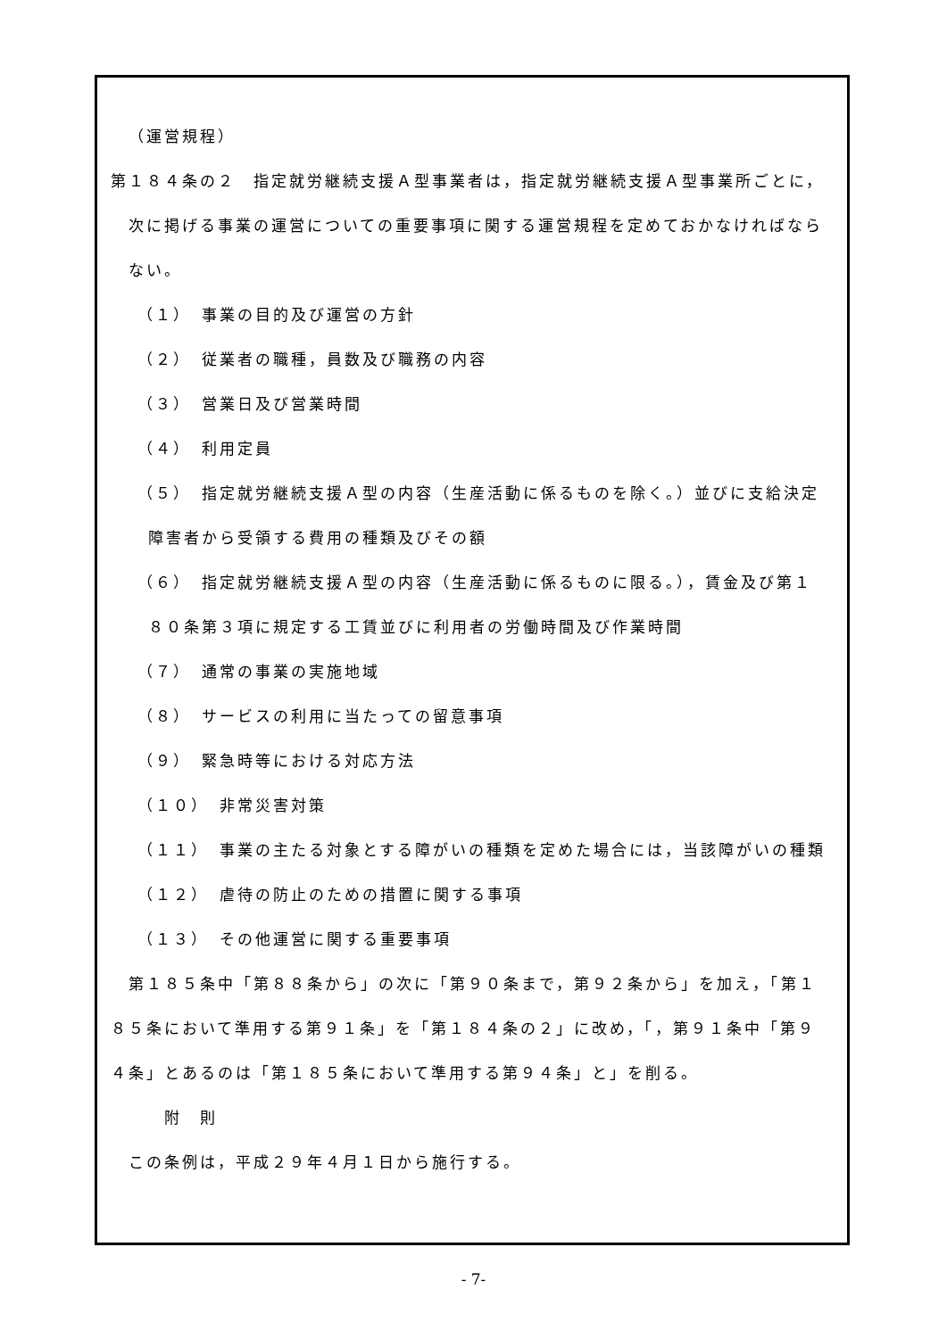（運営規程）
第１８４条の２　指定就労継続支援Ａ型事業者は，指定就労継続支援Ａ型事業所ごとに，
次に掲げる事業の運営についての重要事項に関する運営規程を定めておかなければなら
ない。
（１）　事業の目的及び運営の方針
（２）　従業者の職種，員数及び職務の内容
（３）　営業日及び営業時間
（４）　利用定員
（５）　指定就労継続支援Ａ型の内容（生産活動に係るものを除く。）並びに支給決定
障害者から受領する費用の種類及びその額
（６）　指定就労継続支援Ａ型の内容（生産活動に係るものに限る。），賃金及び第１
８０条第３項に規定する工賃並びに利用者の労働時間及び作業時間
（７）　通常の事業の実施地域
（８）　サービスの利用に当たっての留意事項
（９）　緊急時等における対応方法
（１０）　非常災害対策
（１１）　事業の主たる対象とする障がいの種類を定めた場合には，当該障がいの種類
（１２）　虐待の防止のための措置に関する事項
（１３）　その他運営に関する重要事項
第１８５条中「第８８条から」の次に「第９０条まで，第９２条から」を加え，「第１
８５条において準用する第９１条」を「第１８４条の２」に改め，「，第９１条中「第９
４条」とあるのは「第１８５条において準用する第９４条」と」を削る。
附　則
この条例は，平成２９年４月１日から施行する。
- 7-